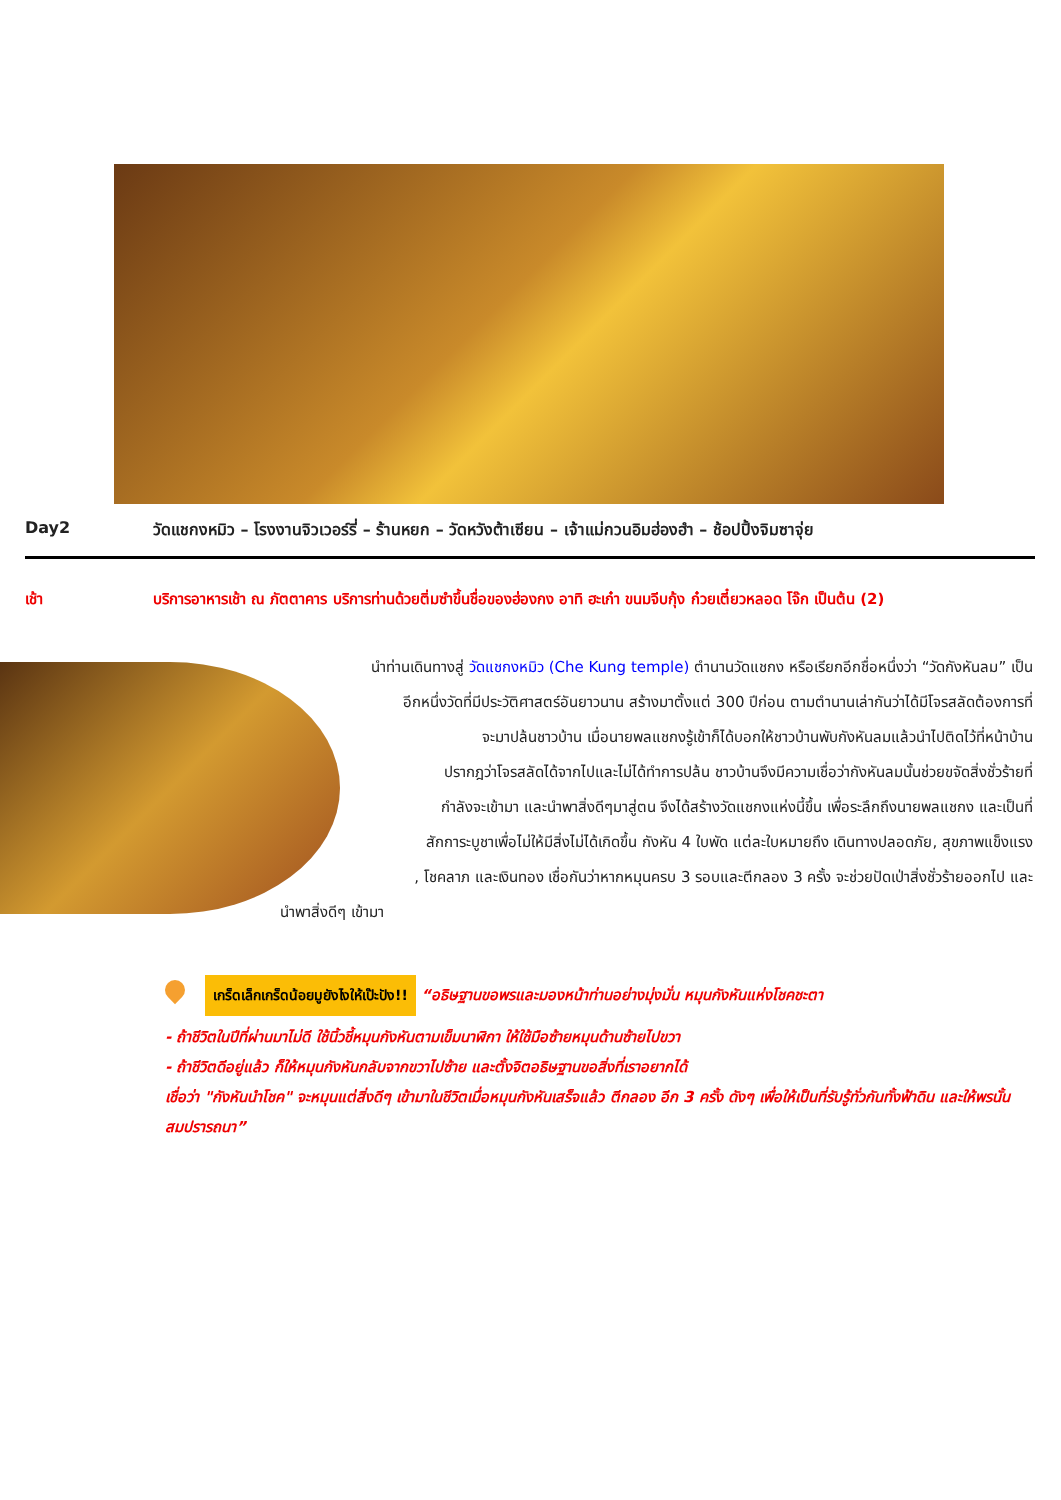Day2 วัดแชกงหมิว – โรงงานจิวเวอร์รี่ – ร้านหยก – วัดหวังต้าเซียน – เจ้าแม่กวนอิมฮ่องฮำ – ช้อปปิ้งจิมซาจุ่ย
เช้า บริการอาหารเช้า ณ ภัตตาคาร บริการท่านด้วยติ่มซำขึ้นชื่อของฮ่องกง อาทิ ฮะเก๋า ขนมจีบกุ้ง ก๋วยเตี๋ยวหลอด โจ๊ก เป็นต้น (2)
นำท่านเดินทางสู่ วัดแชกงหมิว (Che Kung temple) ตำนานวัดแชกง หรือเรียกอีกชื่อหนึ่งว่า “วัดกังหันลม” เป็น
อีกหนึ่งวัดที่มีประวัติศาสตร์อันยาวนาน สร้างมาตั้งแต่ 300 ปีก่อน ตามตำนานเล่ากันว่าได้มีโจรสลัดต้องการที่
จะมาปล้นชาวบ้าน เมื่อนายพลแชกงรู้เข้าก็ได้บอกให้ชาวบ้านพับกังหันลมแล้วนำไปติดไว้ที่หน้าบ้าน
ปรากฎว่าโจรสลัดได้จากไปและไม่ได้ทำการปล้น ชาวบ้านจึงมีความเชื่อว่ากังหันลมนั้นช่วยขจัดสิ่งชั่วร้ายที่
กำลังจะเข้ามา และนำพาสิ่งดีๆมาสู่ตน จึงได้สร้างวัดแชกงแห่งนี้ขึ้น เพื่อระลึกถึงนายพลแชกง และเป็นที่
สักการะบูชาเพื่อไม่ให้มีสิ่งไม่ได้เกิดขึ้น กังหัน 4 ใบพัด แต่ละใบหมายถึง เดินทางปลอดภัย, สุขภาพแข็งแรง
, โชคลาภ และเงินทอง เชื่อกันว่าหากหมุนครบ 3 รอบและตีกลอง 3 ครั้ง จะช่วยปัดเป่าสิ่งชั่วร้ายออกไป และ
นำพาสิ่งดีๆ เข้ามา
เกร็ดเล็กเกร็ดน้อยมูยังไงให้เป๊ะปัง!! “อธิษฐานขอพรและมองหน้าท่านอย่างมุ่งมั่น หมุนกังหันแห่งโชคชะตา
- ถ้าชีวิตในปีที่ผ่านมาไม่ดี ใช้นิ้วชี้หมุนกังหันตามเข็มนาฬิกา ให้ใช้มือซ้ายหมุนด้านซ้ายไปขวา
- ถ้าชีวิตดีอยู่แล้ว ก็ให้หมุนกังหันกลับจากขวาไปซ้าย และตั้งจิตอธิษฐานขอสิ่งที่เราอยากได้
เชื่อว่า "กังหันนำโชค" จะหมุนแต่สิ่งดีๆ เข้ามาในชีวิตเมื่อหมุนกังหันเสร็จแล้ว ตีกลอง อีก 3 ครั้ง ดังๆ เพื่อให้เป็นที่รับรู้ทั่วกันทั้งฟ้าดิน และให้พรนั้นสมปรารถนา”